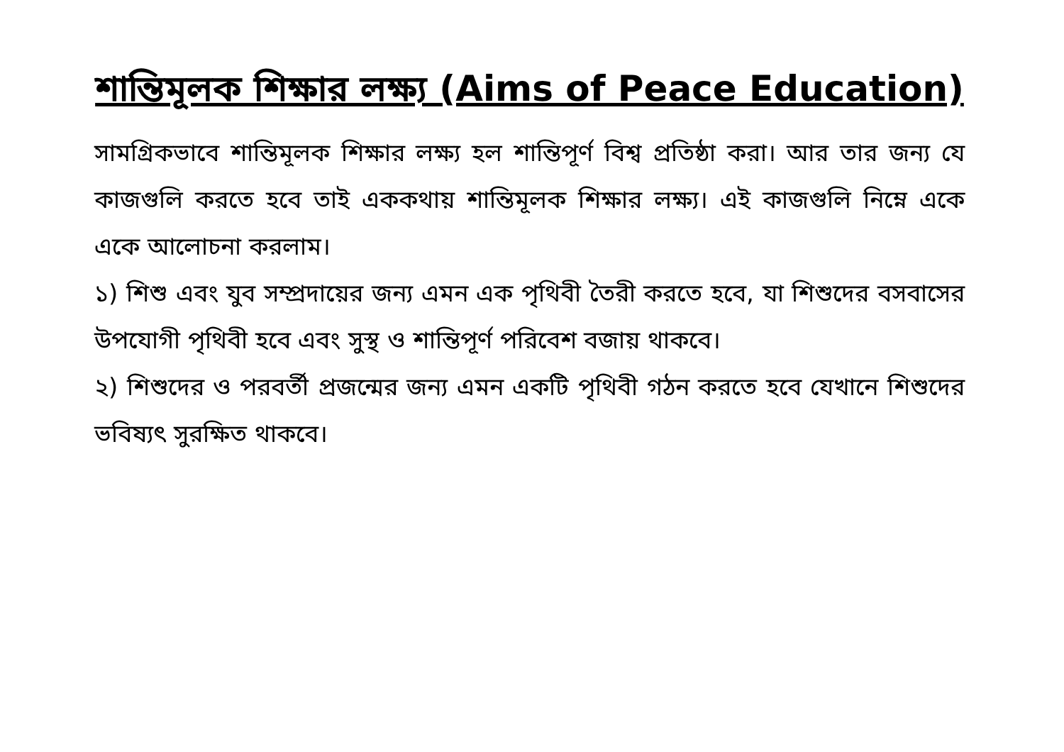শান্তিমূলক শিক্ষার লক্ষ্য (Aims of Peace Education)
সামগ্রিকভাবে শান্তিমূলক শিক্ষার লক্ষ্য হল শান্তিপূর্ণ বিশ্ব প্রতিষ্ঠা করা। আর তার জন্য যে কাজগুলি করতে হবে তাই এককথায় শান্তিমূলক শিক্ষার লক্ষ্য। এই কাজগুলি নিম্নে একে একে আলোচনা করলাম।
১) শিশু এবং যুব সম্প্রদায়ের জন্য এমন এক পৃথিবী তৈরী করতে হবে, যা শিশুদের বসবাসের উপযোগী পৃথিবী হবে এবং সুস্থ ও শান্তিপূর্ণ পরিবেশ বজায় থাকবে।
২) শিশুদের ও পরবর্তী প্রজন্মের জন্য এমন একটি পৃথিবী গঠন করতে হবে যেখানে শিশুদের ভবিষ্যৎ সুরক্ষিত থাকবে।